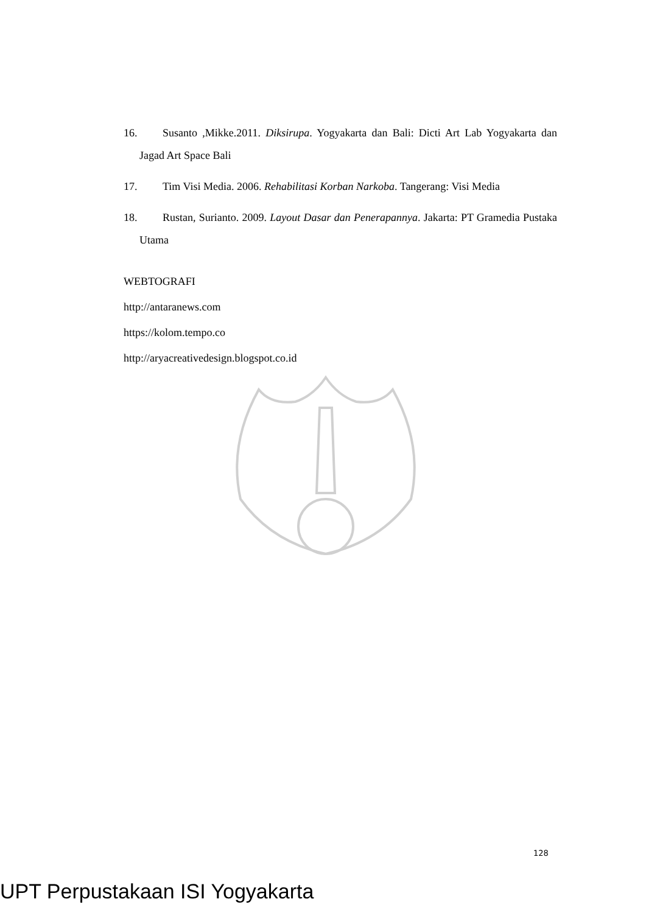16. Susanto ,Mikke.2011. Diksirupa. Yogyakarta dan Bali: Dicti Art Lab Yogyakarta dan Jagad Art Space Bali
17. Tim Visi Media. 2006. Rehabilitasi Korban Narkoba. Tangerang: Visi Media
18. Rustan, Surianto. 2009. Layout Dasar dan Penerapannya. Jakarta: PT Gramedia Pustaka Utama
WEBTOGRAFI
http://antaranews.com
https://kolom.tempo.co
http://aryacreativedesign.blogspot.co.id
128
UPT Perpustakaan ISI Yogyakarta